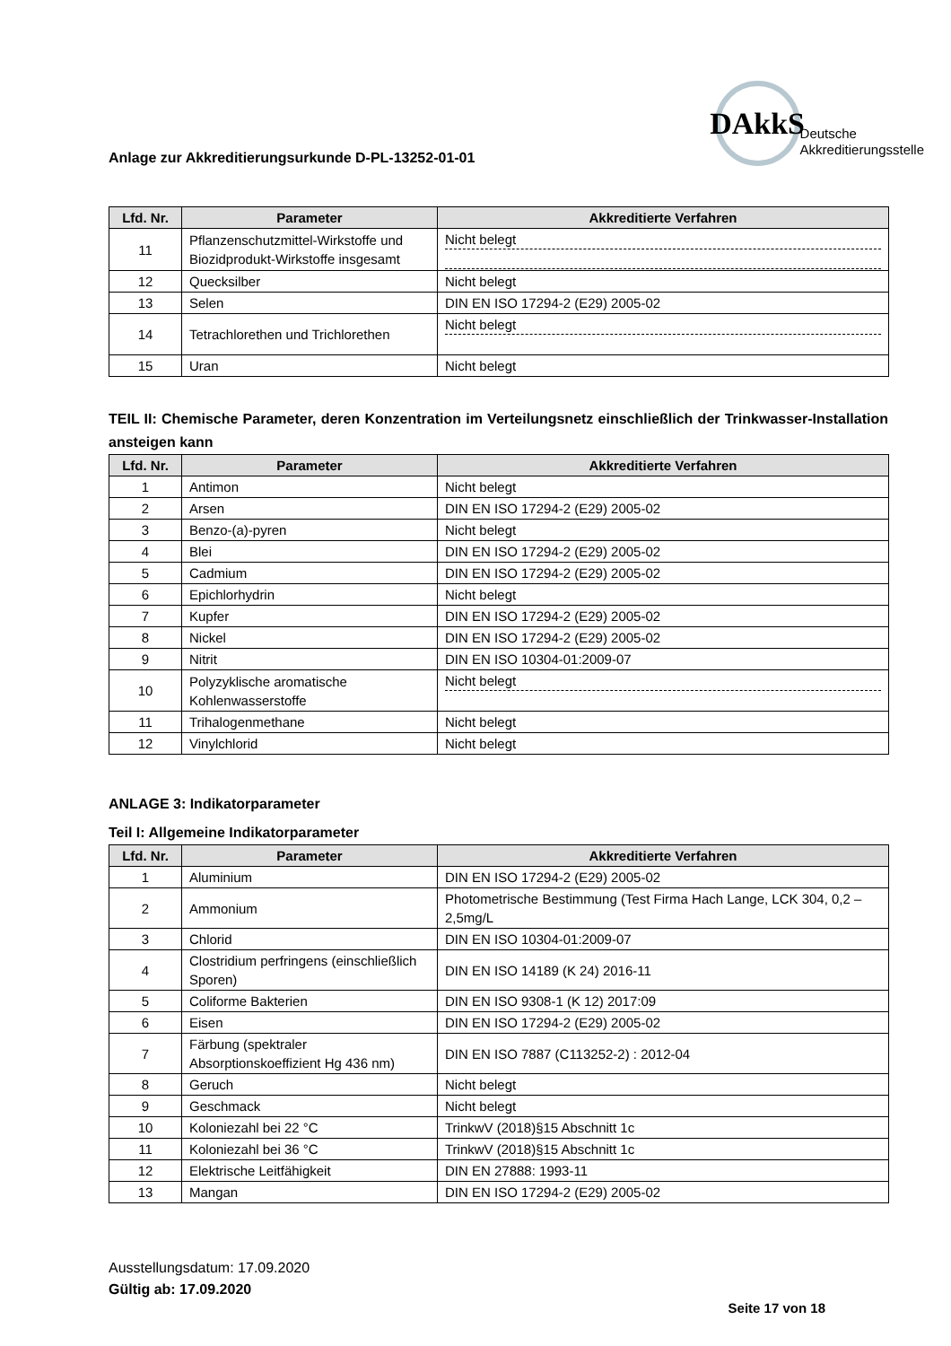Anlage zur Akkreditierungsurkunde D-PL-13252-01-01
DAkkS
Deutsche
Akkreditierungsstelle
| Lfd. Nr. | Parameter | Akkreditierte Verfahren |
| --- | --- | --- |
| 11 | Pflanzenschutzmittel-Wirkstoffe und Biozidprodukt-Wirkstoffe insgesamt | Nicht belegt |
| 12 | Quecksilber | Nicht belegt |
| 13 | Selen | DIN EN ISO 17294-2 (E29) 2005-02 |
| 14 | Tetrachlorethen und Trichlorethen | Nicht belegt |
| 15 | Uran | Nicht belegt |
TEIL II: Chemische Parameter, deren Konzentration im Verteilungsnetz einschließlich der Trinkwasser-Installation ansteigen kann
| Lfd. Nr. | Parameter | Akkreditierte Verfahren |
| --- | --- | --- |
| 1 | Antimon | Nicht belegt |
| 2 | Arsen | DIN EN ISO 17294-2 (E29) 2005-02 |
| 3 | Benzo-(a)-pyren | Nicht belegt |
| 4 | Blei | DIN EN ISO 17294-2 (E29) 2005-02 |
| 5 | Cadmium | DIN EN ISO 17294-2 (E29) 2005-02 |
| 6 | Epichlorhydrin | Nicht belegt |
| 7 | Kupfer | DIN EN ISO 17294-2 (E29) 2005-02 |
| 8 | Nickel | DIN EN ISO 17294-2 (E29) 2005-02 |
| 9 | Nitrit | DIN EN ISO 10304-01:2009-07 |
| 10 | Polyzyklische aromatische Kohlenwasserstoffe | Nicht belegt |
| 11 | Trihalogenmethane | Nicht belegt |
| 12 | Vinylchlorid | Nicht belegt |
ANLAGE 3: Indikatorparameter
Teil I: Allgemeine Indikatorparameter
| Lfd. Nr. | Parameter | Akkreditierte Verfahren |
| --- | --- | --- |
| 1 | Aluminium | DIN EN ISO 17294-2 (E29) 2005-02 |
| 2 | Ammonium | Photometrische Bestimmung (Test Firma Hach Lange, LCK 304, 0,2 – 2,5mg/L |
| 3 | Chlorid | DIN EN ISO 10304-01:2009-07 |
| 4 | Clostridium perfringens (einschließlich Sporen) | DIN EN ISO 14189 (K 24) 2016-11 |
| 5 | Coliforme Bakterien | DIN EN ISO 9308-1 (K 12) 2017:09 |
| 6 | Eisen | DIN EN ISO 17294-2 (E29) 2005-02 |
| 7 | Färbung (spektraler Absorptionskoeffizient Hg 436 nm) | DIN EN ISO 7887 (C113252-2) : 2012-04 |
| 8 | Geruch | Nicht belegt |
| 9 | Geschmack | Nicht belegt |
| 10 | Koloniezahl bei 22 °C | TrinkwV (2018)§15 Abschnitt 1c |
| 11 | Koloniezahl bei 36 °C | TrinkwV (2018)§15 Abschnitt 1c |
| 12 | Elektrische Leitfähigkeit | DIN EN 27888: 1993-11 |
| 13 | Mangan | DIN EN ISO 17294-2 (E29) 2005-02 |
Ausstellungsdatum: 17.09.2020
Gültig ab: 17.09.2020
Seite 17 von 18